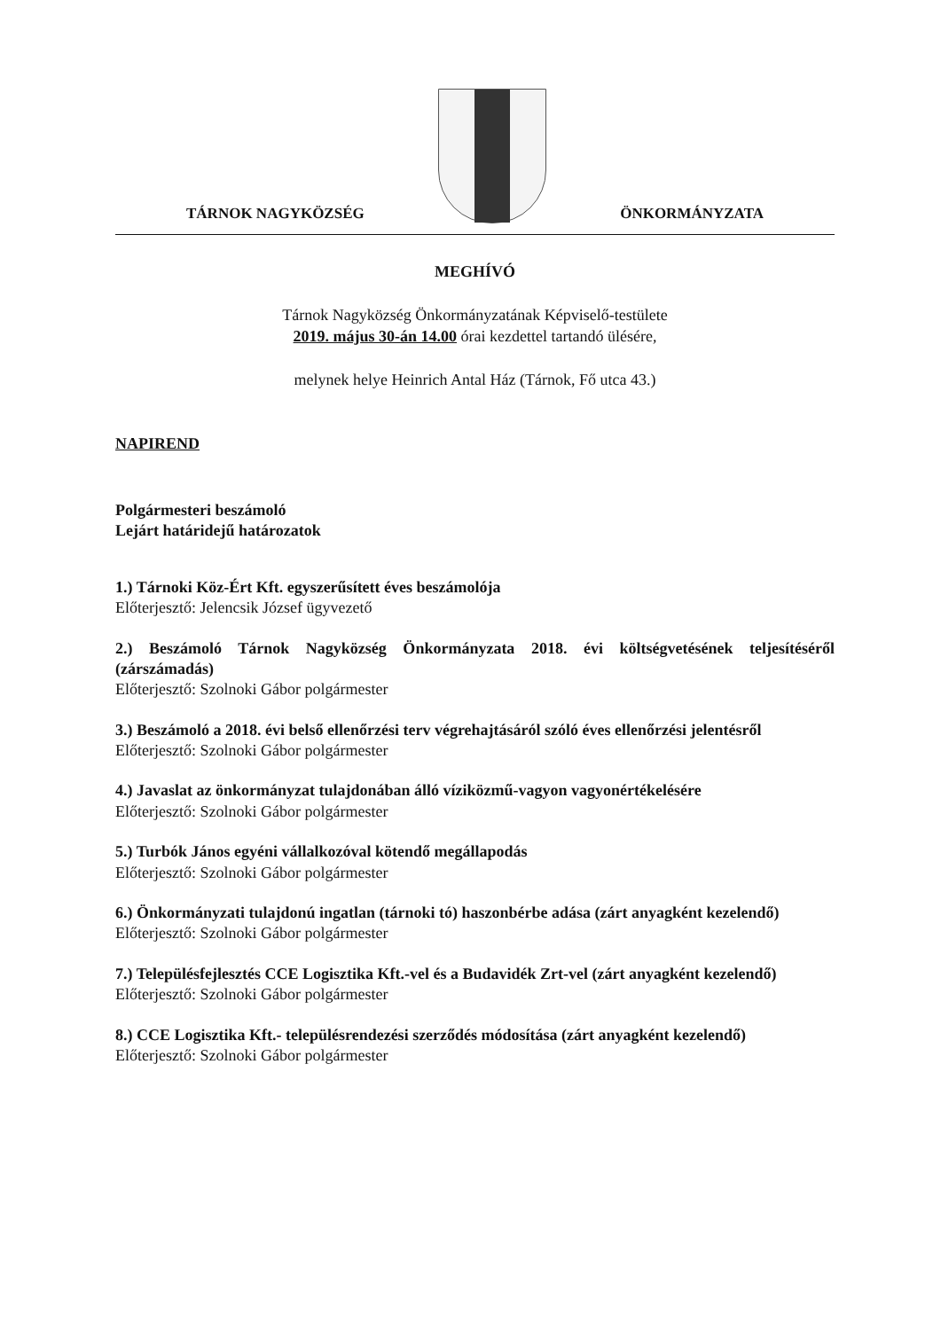TÁRNOK NAGYKÖZSÉG
ÖNKORMÁNYZATA
MEGHÍVÓ
Tárnok Nagyközség Önkormányzatának Képviselő-testülete
2019. május 30-án 14.00 órai kezdettel tartandó ülésére,
melynek helye Heinrich Antal Ház (Tárnok, Fő utca 43.)
NAPIREND
Polgármesteri beszámoló
Lejárt határidejű határozatok
1.) Tárnoki Köz-Ért Kft. egyszerűsített éves beszámolója
Előterjesztő: Jelencsik József ügyvezető
2.) Beszámoló Tárnok Nagyközség Önkormányzata 2018. évi költségvetésének teljesítéséről (zárszámadás)
Előterjesztő: Szolnoki Gábor polgármester
3.) Beszámoló a 2018. évi belső ellenőrzési terv végrehajtásáról szóló éves ellenőrzési jelentésről
Előterjesztő: Szolnoki Gábor polgármester
4.) Javaslat az önkormányzat tulajdonában álló víziközmű-vagyon vagyonértékelésére
Előterjesztő: Szolnoki Gábor polgármester
5.) Turbók János egyéni vállalkozóval kötendő megállapodás
Előterjesztő: Szolnoki Gábor polgármester
6.) Önkormányzati tulajdonú ingatlan (tárnoki tó) haszonbérbe adása (zárt anyagként kezelendő)
Előterjesztő: Szolnoki Gábor polgármester
7.) Településfejlesztés CCE Logisztika Kft.-vel és a Budavidék Zrt-vel (zárt anyagként kezelendő)
Előterjesztő: Szolnoki Gábor polgármester
8.) CCE Logisztika Kft.- településrendezési szerződés módosítása (zárt anyagként kezelendő)
Előterjesztő: Szolnoki Gábor polgármester